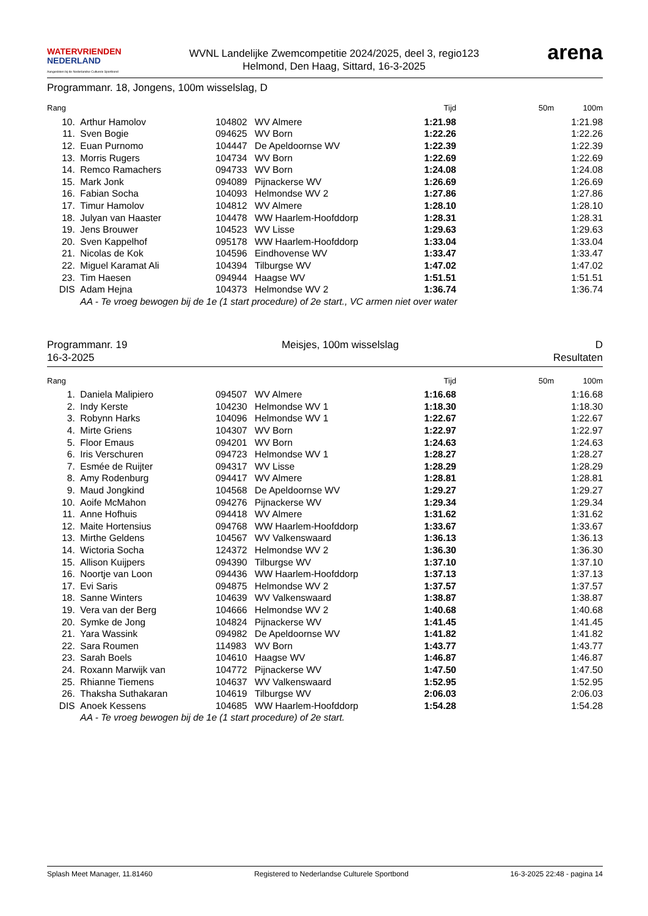WATERVRIENDEN
NEDERLAND
Aangesloten bij de Nederlandse Culturele Sportbond
WVNL Landelijke Zwemcompetitie 2024/2025, deel 3, regio123
Helmond, Den Haag, Sittard, 16-3-2025
arena
Programmanr. 18, Jongens, 100m wisselslag, D
| Rang | | | | Tijd | 50m | 100m |
| --- | --- | --- | --- | --- | --- | --- |
| 10. | Arthur Hamolov | 104802 | WV Almere | 1:21.98 | | 1:21.98 |
| 11. | Sven Bogie | 094625 | WV Born | 1:22.26 | | 1:22.26 |
| 12. | Euan Purnomo | 104447 | De Apeldoornse WV | 1:22.39 | | 1:22.39 |
| 13. | Morris Rugers | 104734 | WV Born | 1:22.69 | | 1:22.69 |
| 14. | Remco Ramachers | 094733 | WV Born | 1:24.08 | | 1:24.08 |
| 15. | Mark Jonk | 094089 | Pijnackerse WV | 1:26.69 | | 1:26.69 |
| 16. | Fabian Socha | 104093 | Helmondse WV 2 | 1:27.86 | | 1:27.86 |
| 17. | Timur Hamolov | 104812 | WV Almere | 1:28.10 | | 1:28.10 |
| 18. | Julyan van Haaster | 104478 | WW Haarlem-Hoofddorp | 1:28.31 | | 1:28.31 |
| 19. | Jens Brouwer | 104523 | WV Lisse | 1:29.63 | | 1:29.63 |
| 20. | Sven Kappelhof | 095178 | WW Haarlem-Hoofddorp | 1:33.04 | | 1:33.04 |
| 21. | Nicolas de Kok | 104596 | Eindhovense WV | 1:33.47 | | 1:33.47 |
| 22. | Miguel Karamat Ali | 104394 | Tilburgse WV | 1:47.02 | | 1:47.02 |
| 23. | Tim Haesen | 094944 | Haagse WV | 1:51.51 | | 1:51.51 |
| DIS | Adam Hejna | 104373 | Helmondse WV 2 | 1:36.74 | | 1:36.74 |
| | AA - Te vroeg bewogen bij de 1e (1 start procedure) of 2e start., VC armen niet over water | | | | | |
Programmanr. 19
16-3-2025
Meisjes, 100m wisselslag D
Resultaten
| Rang | | | | Tijd | 50m | 100m |
| --- | --- | --- | --- | --- | --- | --- |
| 1. | Daniela Malipiero | 094507 | WV Almere | 1:16.68 | | 1:16.68 |
| 2. | Indy Kerste | 104230 | Helmondse WV 1 | 1:18.30 | | 1:18.30 |
| 3. | Robynn Harks | 104096 | Helmondse WV 1 | 1:22.67 | | 1:22.67 |
| 4. | Mirte Griens | 104307 | WV Born | 1:22.97 | | 1:22.97 |
| 5. | Floor Emaus | 094201 | WV Born | 1:24.63 | | 1:24.63 |
| 6. | Iris Verschuren | 094723 | Helmondse WV 1 | 1:28.27 | | 1:28.27 |
| 7. | Esmée de Ruijter | 094317 | WV Lisse | 1:28.29 | | 1:28.29 |
| 8. | Amy Rodenburg | 094417 | WV Almere | 1:28.81 | | 1:28.81 |
| 9. | Maud Jongkind | 104568 | De Apeldoornse WV | 1:29.27 | | 1:29.27 |
| 10. | Aoife McMahon | 094276 | Pijnackerse WV | 1:29.34 | | 1:29.34 |
| 11. | Anne Hofhuis | 094418 | WV Almere | 1:31.62 | | 1:31.62 |
| 12. | Maite Hortensius | 094768 | WW Haarlem-Hoofddorp | 1:33.67 | | 1:33.67 |
| 13. | Mirthe Geldens | 104567 | WV Valkenswaard | 1:36.13 | | 1:36.13 |
| 14. | Wictoria Socha | 124372 | Helmondse WV 2 | 1:36.30 | | 1:36.30 |
| 15. | Allison Kuijpers | 094390 | Tilburgse WV | 1:37.10 | | 1:37.10 |
| 16. | Noortje van Loon | 094436 | WW Haarlem-Hoofddorp | 1:37.13 | | 1:37.13 |
| 17. | Evi Saris | 094875 | Helmondse WV 2 | 1:37.57 | | 1:37.57 |
| 18. | Sanne Winters | 104639 | WV Valkenswaard | 1:38.87 | | 1:38.87 |
| 19. | Vera van der Berg | 104666 | Helmondse WV 2 | 1:40.68 | | 1:40.68 |
| 20. | Symke de Jong | 104824 | Pijnackerse WV | 1:41.45 | | 1:41.45 |
| 21. | Yara Wassink | 094982 | De Apeldoornse WV | 1:41.82 | | 1:41.82 |
| 22. | Sara Roumen | 114983 | WV Born | 1:43.77 | | 1:43.77 |
| 23. | Sarah Boels | 104610 | Haagse WV | 1:46.87 | | 1:46.87 |
| 24. | Roxann Marwijk van | 104772 | Pijnackerse WV | 1:47.50 | | 1:47.50 |
| 25. | Rhianne Tiemens | 104637 | WV Valkenswaard | 1:52.95 | | 1:52.95 |
| 26. | Thaksha Suthakaran | 104619 | Tilburgse WV | 2:06.03 | | 2:06.03 |
| DIS | Anoek Kessens | 104685 | WW Haarlem-Hoofddorp | 1:54.28 | | 1:54.28 |
| | AA - Te vroeg bewogen bij de 1e (1 start procedure) of 2e start. | | | | | |
Splash Meet Manager, 11.81460 Registered to Nederlandse Culturele Sportbond 16-3-2025 22:48 - pagina 14